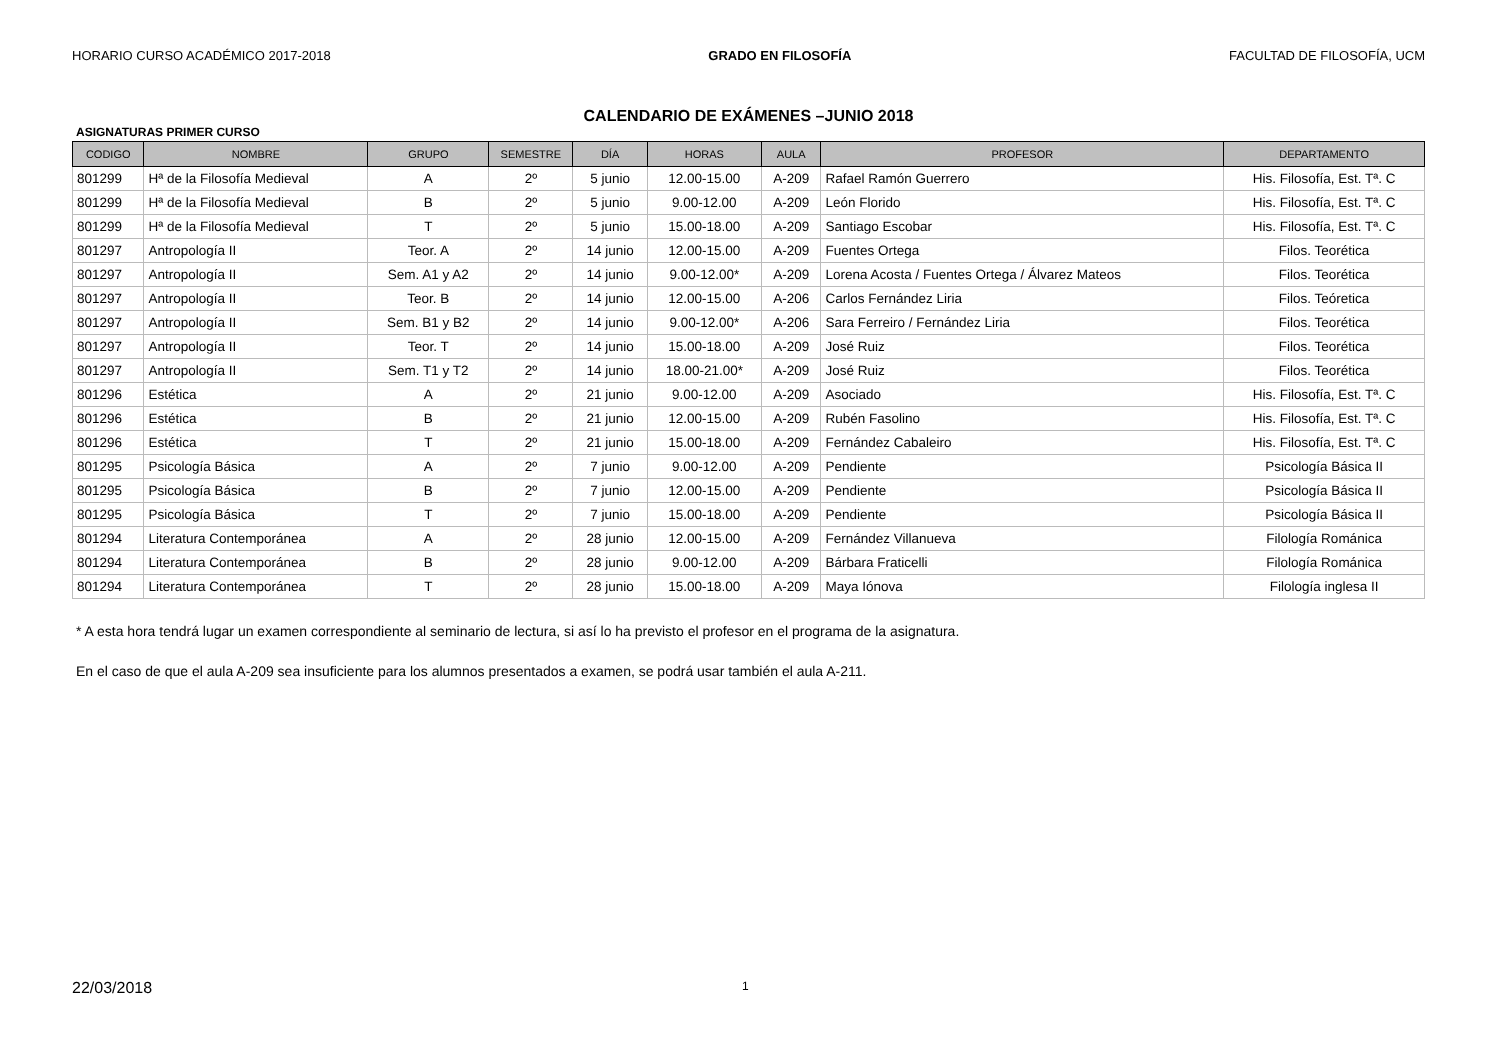HORARIO CURSO ACADÉMICO 2017-2018 GRADO EN FILOSOFÍA FACULTAD DE FILOSOFÍA, UCM
CALENDARIO DE EXÁMENES –JUNIO 2018
ASIGNATURAS PRIMER CURSO
| CODIGO | NOMBRE | GRUPO | SEMESTRE | DÍA | HORAS | AULA | PROFESOR | DEPARTAMENTO |
| --- | --- | --- | --- | --- | --- | --- | --- | --- |
| 801299 | Hª de la Filosofía Medieval | A | 2º | 5 junio | 12.00-15.00 | A-209 | Rafael Ramón Guerrero | His. Filosofía, Est. Tª. C |
| 801299 | Hª de la Filosofía Medieval | B | 2º | 5 junio | 9.00-12.00 | A-209 | León Florido | His. Filosofía, Est. Tª. C |
| 801299 | Hª de la Filosofía Medieval | T | 2º | 5 junio | 15.00-18.00 | A-209 | Santiago Escobar | His. Filosofía, Est. Tª. C |
| 801297 | Antropología II | Teor. A | 2º | 14 junio | 12.00-15.00 | A-209 | Fuentes Ortega | Filos. Teorética |
| 801297 | Antropología II | Sem. A1 y A2 | 2º | 14 junio | 9.00-12.00* | A-209 | Lorena Acosta / Fuentes Ortega / Álvarez Mateos | Filos. Teorética |
| 801297 | Antropología II | Teor. B | 2º | 14 junio | 12.00-15.00 | A-206 | Carlos Fernández Liria | Filos. Teóretica |
| 801297 | Antropología II | Sem. B1 y B2 | 2º | 14 junio | 9.00-12.00* | A-206 | Sara Ferreiro / Fernández Liria | Filos. Teorética |
| 801297 | Antropología II | Teor. T | 2º | 14 junio | 15.00-18.00 | A-209 | José Ruiz | Filos. Teorética |
| 801297 | Antropología II | Sem. T1 y T2 | 2º | 14 junio | 18.00-21.00* | A-209 | José Ruiz | Filos. Teorética |
| 801296 | Estética | A | 2º | 21 junio | 9.00-12.00 | A-209 | Asociado | His. Filosofía, Est. Tª. C |
| 801296 | Estética | B | 2º | 21 junio | 12.00-15.00 | A-209 | Rubén Fasolino | His. Filosofía, Est. Tª. C |
| 801296 | Estética | T | 2º | 21 junio | 15.00-18.00 | A-209 | Fernández Cabaleiro | His. Filosofía, Est. Tª. C |
| 801295 | Psicología Básica | A | 2º | 7 junio | 9.00-12.00 | A-209 | Pendiente | Psicología Básica II |
| 801295 | Psicología Básica | B | 2º | 7 junio | 12.00-15.00 | A-209 | Pendiente | Psicología Básica II |
| 801295 | Psicología Básica | T | 2º | 7 junio | 15.00-18.00 | A-209 | Pendiente | Psicología Básica II |
| 801294 | Literatura Contemporánea | A | 2º | 28 junio | 12.00-15.00 | A-209 | Fernández Villanueva | Filología Románica |
| 801294 | Literatura Contemporánea | B | 2º | 28 junio | 9.00-12.00 | A-209 | Bárbara Fraticelli | Filología Románica |
| 801294 | Literatura Contemporánea | T | 2º | 28 junio | 15.00-18.00 | A-209 | Maya Iónova | Filología inglesa II |
* A esta hora tendrá lugar un examen correspondiente al seminario de lectura, si así lo ha previsto el profesor en el programa de la asignatura.
En el caso de que el aula A-209 sea insuficiente para los alumnos presentados a examen, se podrá usar también el aula A-211.
22/03/2018 1